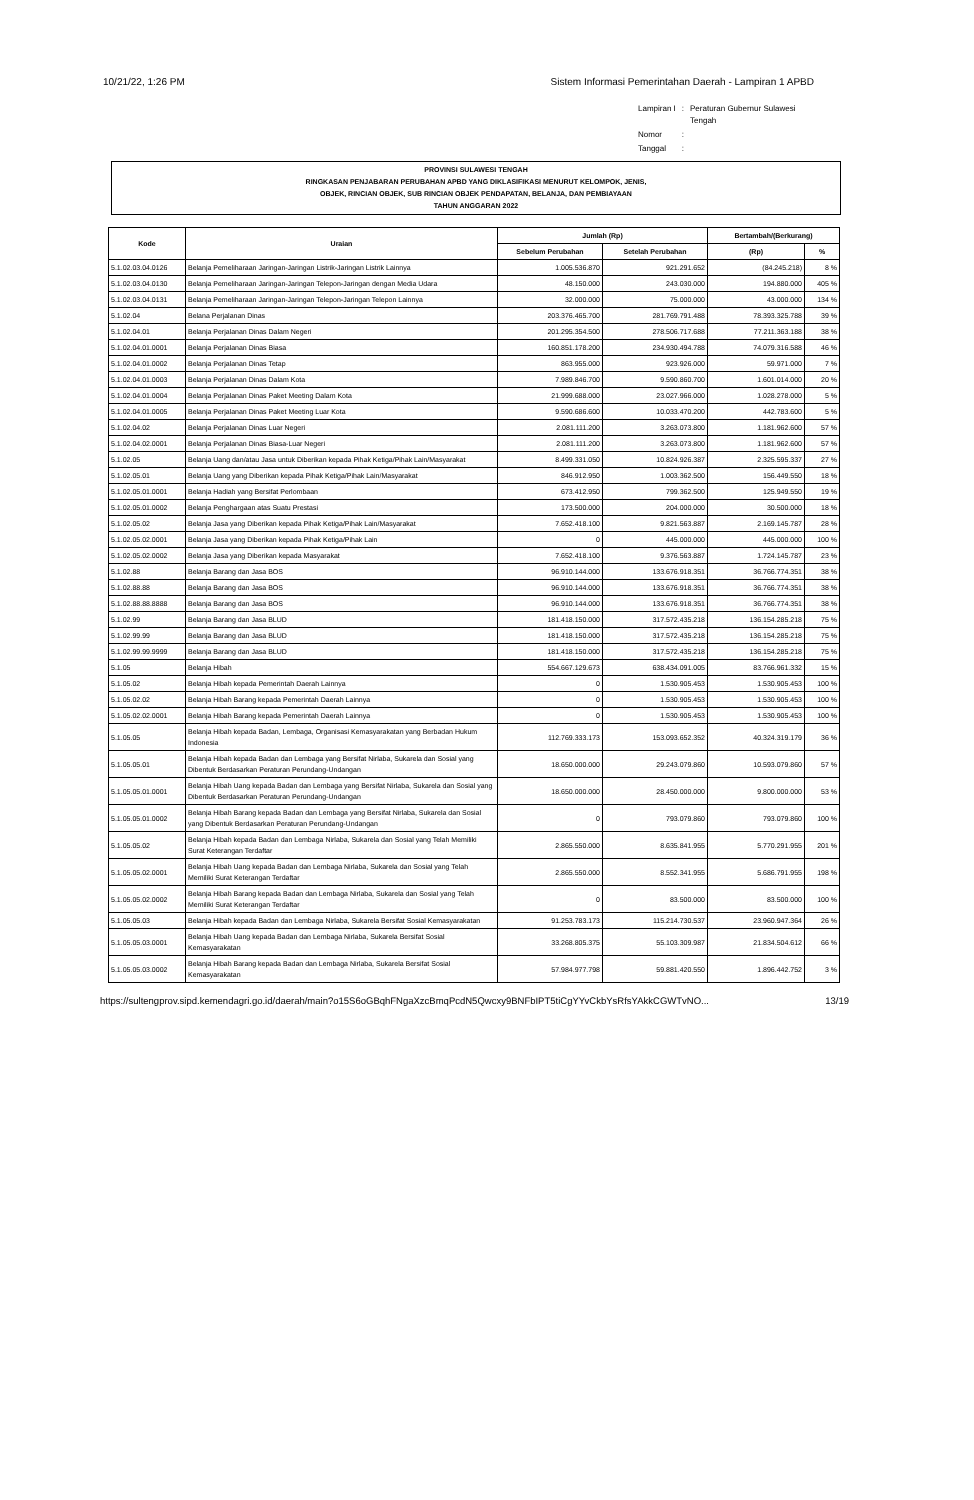10/21/22, 1:26 PM Sistem Informasi Pemerintahan Daerah - Lampiran 1 APBD
| Lampiran I | : | Peraturan Gubernur Sulawesi Tengah |
| Nomor | : | |
| Tanggal | : | |
PROVINSI SULAWESI TENGAH
RINGKASAN PENJABARAN PERUBAHAN APBD YANG DIKLASIFIKASI MENURUT KELOMPOK, JENIS,
OBJEK, RINCIAN OBJEK, SUB RINCIAN OBJEK PENDAPATAN, BELANJA, DAN PEMBIAYAAN
TAHUN ANGGARAN 2022
| Kode | Uraian | Jumlah (Rp) | | Bertambah/(Berkurang) | |
| --- | --- | --- | --- | --- | --- |
| | | Sebelum Perubahan | Setelah Perubahan | (Rp) | % |
| 5.1.02.03.04.0126 | Belanja Pemeliharaan Jaringan-Jaringan Listrik-Jaringan Listrik Lainnya | 1.005.536.870 | 921.291.652 | (84.245.218) | 8 % |
| 5.1.02.03.04.0130 | Belanja Pemeliharaan Jaringan-Jaringan Telepon-Jaringan dengan Media Udara | 48.150.000 | 243.030.000 | 194.880.000 | 405 % |
| 5.1.02.03.04.0131 | Belanja Pemeliharaan Jaringan-Jaringan Telepon-Jaringan Telepon Lainnya | 32.000.000 | 75.000.000 | 43.000.000 | 134 % |
| 5.1.02.04 | Belana Perjalanan Dinas | 203.376.465.700 | 281.769.791.488 | 78.393.325.788 | 39 % |
| 5.1.02.04.01 | Belanja Perjalanan Dinas Dalam Negeri | 201.295.354.500 | 278.506.717.688 | 77.211.363.188 | 38 % |
| 5.1.02.04.01.0001 | Belanja Perjalanan Dinas Biasa | 160.851.178.200 | 234.930.494.788 | 74.079.316.588 | 46 % |
| 5.1.02.04.01.0002 | Belanja Perjalanan Dinas Tetap | 863.955.000 | 923.926.000 | 59.971.000 | 7 % |
| 5.1.02.04.01.0003 | Belanja Perjalanan Dinas Dalam Kota | 7.989.846.700 | 9.590.860.700 | 1.601.014.000 | 20 % |
| 5.1.02.04.01.0004 | Belanja Perjalanan Dinas Paket Meeting Dalam Kota | 21.999.688.000 | 23.027.966.000 | 1.028.278.000 | 5 % |
| 5.1.02.04.01.0005 | Belanja Perjalanan Dinas Paket Meeting Luar Kota | 9.590.686.600 | 10.033.470.200 | 442.783.600 | 5 % |
| 5.1.02.04.02 | Belanja Perjalanan Dinas Luar Negeri | 2.081.111.200 | 3.263.073.800 | 1.181.962.600 | 57 % |
| 5.1.02.04.02.0001 | Belanja Perjalanan Dinas Biasa-Luar Negeri | 2.081.111.200 | 3.263.073.800 | 1.181.962.600 | 57 % |
| 5.1.02.05 | Belanja Uang dan/atau Jasa untuk Diberikan kepada Pihak Ketiga/Pihak Lain/Masyarakat | 8.499.331.050 | 10.824.926.387 | 2.325.595.337 | 27 % |
| 5.1.02.05.01 | Belanja Uang yang Diberikan kepada Pihak Ketiga/Pihak Lain/Masyarakat | 846.912.950 | 1.003.362.500 | 156.449.550 | 18 % |
| 5.1.02.05.01.0001 | Belanja Hadiah yang Bersifat Perlombaan | 673.412.950 | 799.362.500 | 125.949.550 | 19 % |
| 5.1.02.05.01.0002 | Belanja Penghargaan atas Suatu Prestasi | 173.500.000 | 204.000.000 | 30.500.000 | 18 % |
| 5.1.02.05.02 | Belanja Jasa yang Diberikan kepada Pihak Ketiga/Pihak Lain/Masyarakat | 7.652.418.100 | 9.821.563.887 | 2.169.145.787 | 28 % |
| 5.1.02.05.02.0001 | Belanja Jasa yang Diberikan kepada Pihak Ketiga/Pihak Lain | 0 | 445.000.000 | 445.000.000 | 100 % |
| 5.1.02.05.02.0002 | Belanja Jasa yang Diberikan kepada Masyarakat | 7.652.418.100 | 9.376.563.887 | 1.724.145.787 | 23 % |
| 5.1.02.88 | Belanja Barang dan Jasa BOS | 96.910.144.000 | 133.676.918.351 | 36.766.774.351 | 38 % |
| 5.1.02.88.88 | Belanja Barang dan Jasa BOS | 96.910.144.000 | 133.676.918.351 | 36.766.774.351 | 38 % |
| 5.1.02.88.88.8888 | Belanja Barang dan Jasa BOS | 96.910.144.000 | 133.676.918.351 | 36.766.774.351 | 38 % |
| 5.1.02.99 | Belanja Barang dan Jasa BLUD | 181.418.150.000 | 317.572.435.218 | 136.154.285.218 | 75 % |
| 5.1.02.99.99 | Belanja Barang dan Jasa BLUD | 181.418.150.000 | 317.572.435.218 | 136.154.285.218 | 75 % |
| 5.1.02.99.99.9999 | Belanja Barang dan Jasa BLUD | 181.418.150.000 | 317.572.435.218 | 136.154.285.218 | 75 % |
| 5.1.05 | Belanja Hibah | 554.667.129.673 | 638.434.091.005 | 83.766.961.332 | 15 % |
| 5.1.05.02 | Belanja Hibah kepada Pemerintah Daerah Lainnya | 0 | 1.530.905.453 | 1.530.905.453 | 100 % |
| 5.1.05.02.02 | Belanja Hibah Barang kepada Pemerintah Daerah Lainnya | 0 | 1.530.905.453 | 1.530.905.453 | 100 % |
| 5.1.05.02.02.0001 | Belanja Hibah Barang kepada Pemerintah Daerah Lainnya | 0 | 1.530.905.453 | 1.530.905.453 | 100 % |
| 5.1.05.05 | Belanja Hibah kepada Badan, Lembaga, Organisasi Kemasyarakatan yang Berbadan Hukum Indonesia | 112.769.333.173 | 153.093.652.352 | 40.324.319.179 | 36 % |
| 5.1.05.05.01 | Belanja Hibah kepada Badan dan Lembaga yang Bersifat Nirlaba, Sukarela dan Sosial yang Dibentuk Berdasarkan Peraturan Perundang-Undangan | 18.650.000.000 | 29.243.079.860 | 10.593.079.860 | 57 % |
| 5.1.05.05.01.0001 | Belanja Hibah Uang kepada Badan dan Lembaga yang Bersifat Nirlaba, Sukarela dan Sosial yang Dibentuk Berdasarkan Peraturan Perundang-Undangan | 18.650.000.000 | 28.450.000.000 | 9.800.000.000 | 53 % |
| 5.1.05.05.01.0002 | Belanja Hibah Barang kepada Badan dan Lembaga yang Bersifat Nirlaba, Sukarela dan Sosial yang Dibentuk Berdasarkan Peraturan Perundang-Undangan | 0 | 793.079.860 | 793.079.860 | 100 % |
| 5.1.05.05.02 | Belanja Hibah kepada Badan dan Lembaga Nirlaba, Sukarela dan Sosial yang Telah Memiliki Surat Keterangan Terdaftar | 2.865.550.000 | 8.635.841.955 | 5.770.291.955 | 201 % |
| 5.1.05.05.02.0001 | Belanja Hibah Uang kepada Badan dan Lembaga Nirlaba, Sukarela dan Sosial yang Telah Memiliki Surat Keterangan Terdaftar | 2.865.550.000 | 8.552.341.955 | 5.686.791.955 | 198 % |
| 5.1.05.05.02.0002 | Belanja Hibah Barang kepada Badan dan Lembaga Nirlaba, Sukarela dan Sosial yang Telah Memiliki Surat Keterangan Terdaftar | 0 | 83.500.000 | 83.500.000 | 100 % |
| 5.1.05.05.03 | Belanja Hibah kepada Badan dan Lembaga Nirlaba, Sukarela Bersifat Sosial Kemasyarakatan | 91.253.783.173 | 115.214.730.537 | 23.960.947.364 | 26 % |
| 5.1.05.05.03.0001 | Belanja Hibah Uang kepada Badan dan Lembaga Nirlaba, Sukarela Bersifat Sosial Kemasyarakatan | 33.268.805.375 | 55.103.309.987 | 21.834.504.612 | 66 % |
| 5.1.05.05.03.0002 | Belanja Hibah Barang kepada Badan dan Lembaga Nirlaba, Sukarela Bersifat Sosial Kemasyarakatan | 57.984.977.798 | 59.881.420.550 | 1.896.442.752 | 3 % |
https://sultengprov.sipd.kemendagri.go.id/daerah/main?o15S6oGBqhFNgaXzcBmqPcdN5Qwcxy9BNFbIPT5tiCgYYvCkbYsRfsYAkkCGWTvNO... 13/19